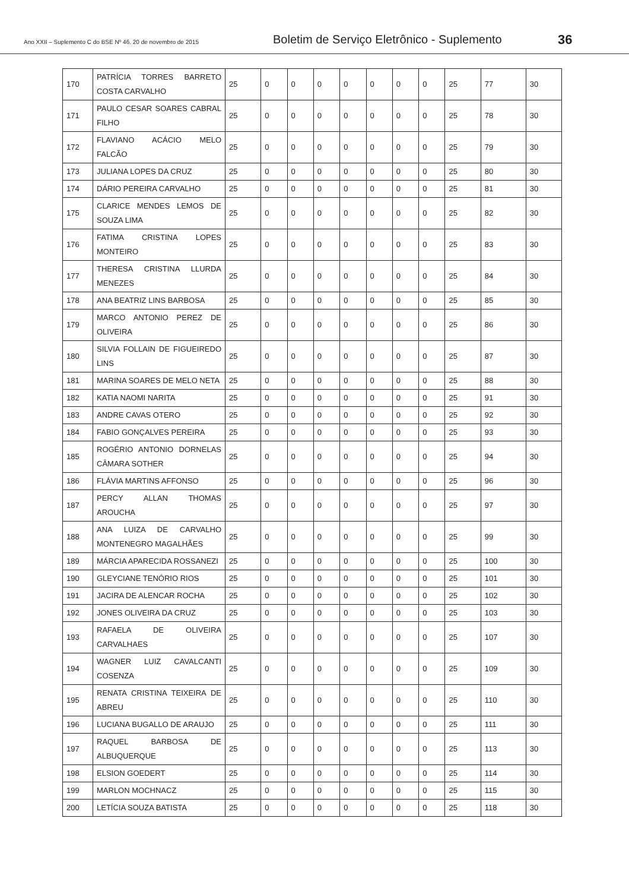Ano XXII – Suplemento C do BSE Nº 46. 20 de novembro de 2015
Boletim de Serviço Eletrônico - Suplemento
36
| 170 | PATRÍCIA TORRES BARRETO COSTA CARVALHO | 25 | 0 | 0 | 0 | 0 | 0 | 0 | 0 | 25 | 77 | 30 |
| 171 | PAULO CESAR SOARES CABRAL FILHO | 25 | 0 | 0 | 0 | 0 | 0 | 0 | 0 | 25 | 78 | 30 |
| 172 | FLAVIANO ACÁCIO MELO FALCÃO | 25 | 0 | 0 | 0 | 0 | 0 | 0 | 0 | 25 | 79 | 30 |
| 173 | JULIANA LOPES DA CRUZ | 25 | 0 | 0 | 0 | 0 | 0 | 0 | 0 | 25 | 80 | 30 |
| 174 | DÁRIO PEREIRA CARVALHO | 25 | 0 | 0 | 0 | 0 | 0 | 0 | 0 | 25 | 81 | 30 |
| 175 | CLARICE MENDES LEMOS DE SOUZA LIMA | 25 | 0 | 0 | 0 | 0 | 0 | 0 | 0 | 25 | 82 | 30 |
| 176 | FATIMA CRISTINA LOPES MONTEIRO | 25 | 0 | 0 | 0 | 0 | 0 | 0 | 0 | 25 | 83 | 30 |
| 177 | THERESA CRISTINA LLURDA MENEZES | 25 | 0 | 0 | 0 | 0 | 0 | 0 | 0 | 25 | 84 | 30 |
| 178 | ANA BEATRIZ LINS BARBOSA | 25 | 0 | 0 | 0 | 0 | 0 | 0 | 0 | 25 | 85 | 30 |
| 179 | MARCO ANTONIO PEREZ DE OLIVEIRA | 25 | 0 | 0 | 0 | 0 | 0 | 0 | 0 | 25 | 86 | 30 |
| 180 | SILVIA FOLLAIN DE FIGUEIREDO LINS | 25 | 0 | 0 | 0 | 0 | 0 | 0 | 0 | 25 | 87 | 30 |
| 181 | MARINA SOARES DE MELO NETA | 25 | 0 | 0 | 0 | 0 | 0 | 0 | 0 | 25 | 88 | 30 |
| 182 | KATIA NAOMI NARITA | 25 | 0 | 0 | 0 | 0 | 0 | 0 | 0 | 25 | 91 | 30 |
| 183 | ANDRE CAVAS OTERO | 25 | 0 | 0 | 0 | 0 | 0 | 0 | 0 | 25 | 92 | 30 |
| 184 | FABIO GONÇALVES PEREIRA | 25 | 0 | 0 | 0 | 0 | 0 | 0 | 0 | 25 | 93 | 30 |
| 185 | ROGÉRIO ANTONIO DORNELAS CÂMARA SOTHER | 25 | 0 | 0 | 0 | 0 | 0 | 0 | 0 | 25 | 94 | 30 |
| 186 | FLÁVIA MARTINS AFFONSO | 25 | 0 | 0 | 0 | 0 | 0 | 0 | 0 | 25 | 96 | 30 |
| 187 | PERCY ALLAN THOMAS AROUCHA | 25 | 0 | 0 | 0 | 0 | 0 | 0 | 0 | 25 | 97 | 30 |
| 188 | ANA LUIZA DE CARVALHO MONTENEGRO MAGALHÃES | 25 | 0 | 0 | 0 | 0 | 0 | 0 | 0 | 25 | 99 | 30 |
| 189 | MÁRCIA APARECIDA ROSSANEZI | 25 | 0 | 0 | 0 | 0 | 0 | 0 | 0 | 25 | 100 | 30 |
| 190 | GLEYCIANE TENÓRIO RIOS | 25 | 0 | 0 | 0 | 0 | 0 | 0 | 0 | 25 | 101 | 30 |
| 191 | JACIRA DE ALENCAR ROCHA | 25 | 0 | 0 | 0 | 0 | 0 | 0 | 0 | 25 | 102 | 30 |
| 192 | JONES OLIVEIRA DA CRUZ | 25 | 0 | 0 | 0 | 0 | 0 | 0 | 0 | 25 | 103 | 30 |
| 193 | RAFAELA DE OLIVEIRA CARVALHAES | 25 | 0 | 0 | 0 | 0 | 0 | 0 | 0 | 25 | 107 | 30 |
| 194 | WAGNER LUIZ CAVALCANTI COSENZA | 25 | 0 | 0 | 0 | 0 | 0 | 0 | 0 | 25 | 109 | 30 |
| 195 | RENATA CRISTINA TEIXEIRA DE ABREU | 25 | 0 | 0 | 0 | 0 | 0 | 0 | 0 | 25 | 110 | 30 |
| 196 | LUCIANA BUGALLO DE ARAUJO | 25 | 0 | 0 | 0 | 0 | 0 | 0 | 0 | 25 | 111 | 30 |
| 197 | RAQUEL BARBOSA DE ALBUQUERQUE | 25 | 0 | 0 | 0 | 0 | 0 | 0 | 0 | 25 | 113 | 30 |
| 198 | ELSION GOEDERT | 25 | 0 | 0 | 0 | 0 | 0 | 0 | 0 | 25 | 114 | 30 |
| 199 | MARLON MOCHNACZ | 25 | 0 | 0 | 0 | 0 | 0 | 0 | 0 | 25 | 115 | 30 |
| 200 | LETÍCIA SOUZA BATISTA | 25 | 0 | 0 | 0 | 0 | 0 | 0 | 0 | 25 | 118 | 30 |